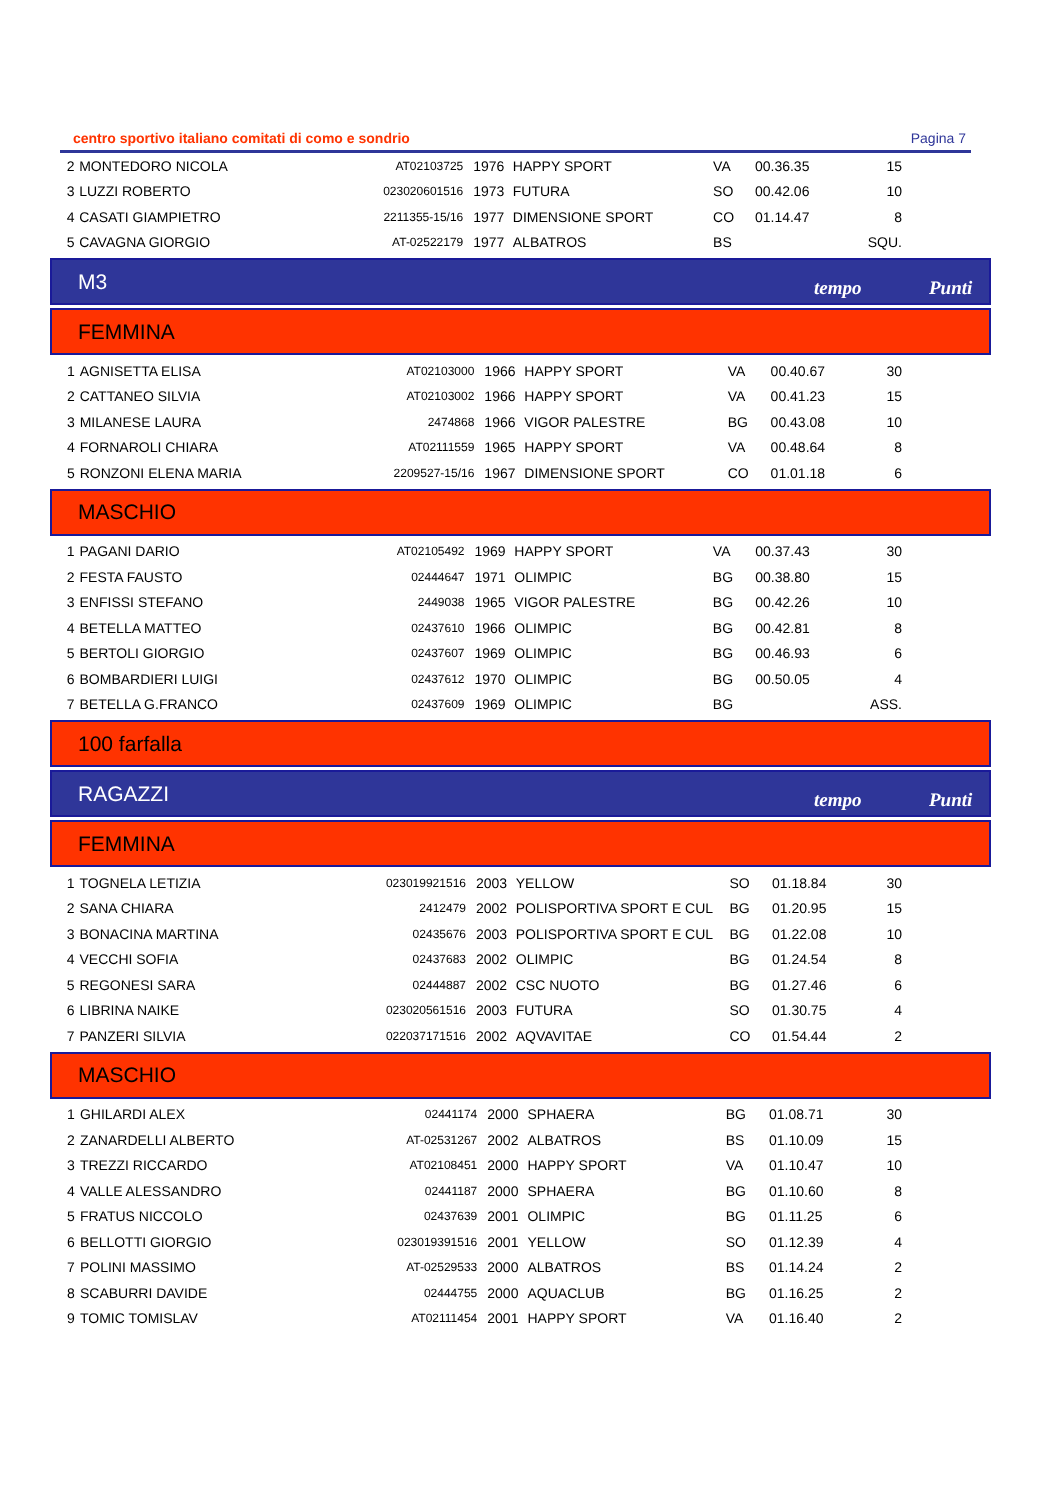centro sportivo italiano comitati di como e sondrio Pagina 7
| 2 | MONTEDORO NICOLA | AT02103725 | 1976 | HAPPY SPORT | VA | 00.36.35 | 15 |
| 3 | LUZZI ROBERTO | 023020601516 | 1973 | FUTURA | SO | 00.42.06 | 10 |
| 4 | CASATI GIAMPIETRO | 2211355-15/16 | 1977 | DIMENSIONE SPORT | CO | 01.14.47 | 8 |
| 5 | CAVAGNA GIORGIO | AT-02522179 | 1977 | ALBATROS | BS | | SQU. |
M3 tempo Punti
FEMMINA
| 1 | AGNISETTA ELISA | AT02103000 | 1966 | HAPPY SPORT | VA | 00.40.67 | 30 |
| 2 | CATTANEO SILVIA | AT02103002 | 1966 | HAPPY SPORT | VA | 00.41.23 | 15 |
| 3 | MILANESE LAURA | 2474868 | 1966 | VIGOR PALESTRE | BG | 00.43.08 | 10 |
| 4 | FORNAROLI CHIARA | AT02111559 | 1965 | HAPPY SPORT | VA | 00.48.64 | 8 |
| 5 | RONZONI ELENA MARIA | 2209527-15/16 | 1967 | DIMENSIONE SPORT | CO | 01.01.18 | 6 |
MASCHIO
| 1 | PAGANI DARIO | AT02105492 | 1969 | HAPPY SPORT | VA | 00.37.43 | 30 |
| 2 | FESTA FAUSTO | 02444647 | 1971 | OLIMPIC | BG | 00.38.80 | 15 |
| 3 | ENFISSI STEFANO | 2449038 | 1965 | VIGOR PALESTRE | BG | 00.42.26 | 10 |
| 4 | BETELLA MATTEO | 02437610 | 1966 | OLIMPIC | BG | 00.42.81 | 8 |
| 5 | BERTOLI GIORGIO | 02437607 | 1969 | OLIMPIC | BG | 00.46.93 | 6 |
| 6 | BOMBARDIERI LUIGI | 02437612 | 1970 | OLIMPIC | BG | 00.50.05 | 4 |
| 7 | BETELLA G.FRANCO | 02437609 | 1969 | OLIMPIC | BG | | ASS. |
100 farfalla
RAGAZZI tempo Punti
FEMMINA
| 1 | TOGNELA LETIZIA | 023019921516 | 2003 | YELLOW | SO | 01.18.84 | 30 |
| 2 | SANA CHIARA | 2412479 | 2002 | POLISPORTIVA SPORT E CUL | BG | 01.20.95 | 15 |
| 3 | BONACINA MARTINA | 02435676 | 2003 | POLISPORTIVA SPORT E CUL | BG | 01.22.08 | 10 |
| 4 | VECCHI SOFIA | 02437683 | 2002 | OLIMPIC | BG | 01.24.54 | 8 |
| 5 | REGONESI SARA | 02444887 | 2002 | CSC NUOTO | BG | 01.27.46 | 6 |
| 6 | LIBRINA NAIKE | 023020561516 | 2003 | FUTURA | SO | 01.30.75 | 4 |
| 7 | PANZERI SILVIA | 022037171516 | 2002 | AQVAVITAE | CO | 01.54.44 | 2 |
MASCHIO
| 1 | GHILARDI ALEX | 02441174 | 2000 | SPHAERA | BG | 01.08.71 | 30 |
| 2 | ZANARDELLI ALBERTO | AT-02531267 | 2002 | ALBATROS | BS | 01.10.09 | 15 |
| 3 | TREZZI RICCARDO | AT02108451 | 2000 | HAPPY SPORT | VA | 01.10.47 | 10 |
| 4 | VALLE ALESSANDRO | 02441187 | 2000 | SPHAERA | BG | 01.10.60 | 8 |
| 5 | FRATUS NICCOLO | 02437639 | 2001 | OLIMPIC | BG | 01.11.25 | 6 |
| 6 | BELLOTTI GIORGIO | 023019391516 | 2001 | YELLOW | SO | 01.12.39 | 4 |
| 7 | POLINI MASSIMO | AT-02529533 | 2000 | ALBATROS | BS | 01.14.24 | 2 |
| 8 | SCABURRI DAVIDE | 02444755 | 2000 | AQUACLUB | BG | 01.16.25 | 2 |
| 9 | TOMIC TOMISLAV | AT02111454 | 2001 | HAPPY SPORT | VA | 01.16.40 | 2 |